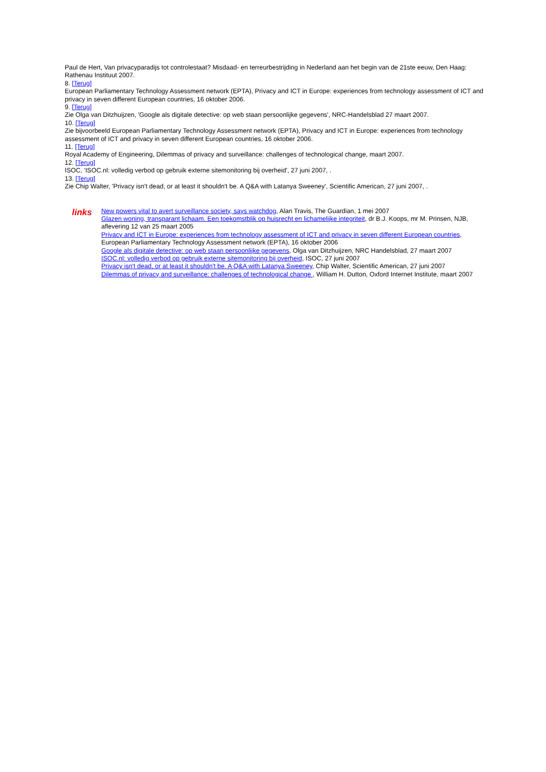Paul de Hert, Van privacyparadijs tot controlestaat? Misdaad- en terreurbestrijding in Nederland aan het begin van de 21ste eeuw, Den Haag: Rathenau Instituut 2007.
8. [Terug]
European Parliamentary Technology Assessment network (EPTA), Privacy and ICT in Europe: experiences from technology assessment of ICT and privacy in seven different European countries, 16 oktober 2006.
9. [Terug]
Zie Olga van Ditzhuijzen, 'Google als digitale detective: op web staan persoonlijke gegevens', NRC-Handelsblad 27 maart 2007.
10. [Terug]
Zie bijvoorbeeld European Parliamentary Technology Assessment network (EPTA), Privacy and ICT in Europe: experiences from technology assessment of ICT and privacy in seven different European countries, 16 oktober 2006.
11. [Terug]
Royal Academy of Engineering, Dilemmas of privacy and surveillance: challenges of technological change, maart 2007.
12. [Terug]
ISOC, 'ISOC.nl: volledig verbod op gebruik externe sitemonitoring bij overheid', 27 juni 2007, .
13. [Terug]
Zie Chip Walter, 'Privacy isn't dead, or at least it shouldn't be. A Q&A with Latanya Sweeney', Scientific American, 27 juni 2007, .
links
New powers vital to avert surveillance society, says watchdog, Alan Travis, The Guardian, 1 mei 2007
Glazen woning, transparant lichaam. Een toekomstblik op huisrecht en lichamelijke integriteit, dr B.J. Koops, mr M. Prinsen, NJB, aflevering 12 van 25 maart 2005
Privacy and ICT in Europe: experiences from technology assessment of ICT and privacy in seven different European countries, European Parliamentary Technology Assessment network (EPTA), 16 oktober 2006
Google als digitale detective: op web staan persoonlijke gegevens, Olga van Ditzhuijzen, NRC Handelsblad, 27 maart 2007
ISOC.nl: volledig verbod op gebruik externe sitemonitoring bij overheid, ISOC, 27 juni 2007
Privacy isn't dead, or at least it shouldn't be. A Q&A with Latanya Sweeney, Chip Walter, Scientific American, 27 juni 2007
Dilemmas of privacy and surveillance: challenges of technological change , William H. Dutton, Oxford Internet Institute, maart 2007